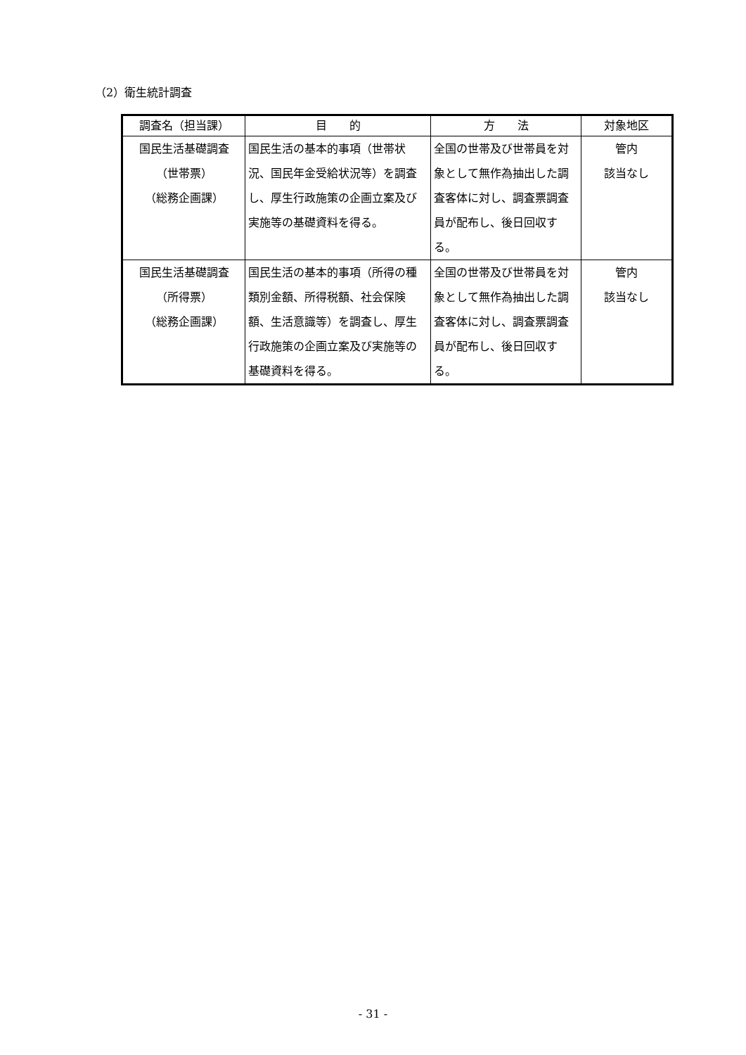（2）衛生統計調査
| 調査名（担当課） | 目 的 | 方 法 | 対象地区 |
| --- | --- | --- | --- |
| 国民生活基礎調査 （世帯票） （総務企画課） | 国民生活の基本的事項（世帯状況、国民年金受給状況等）を調査し、厚生行政施策の企画立案及び実施等の基礎資料を得る。 | 全国の世帯及び世帯員を対象として無作為抽出した調査客体に対し、調査票調査員が配布し、後日回収する。 | 管内 該当なし |
| 国民生活基礎調査 （所得票） （総務企画課） | 国民生活の基本的事項（所得の種類別金額、所得税額、社会保険額、生活意識等）を調査し、厚生行政施策の企画立案及び実施等の基礎資料を得る。 | 全国の世帯及び世帯員を対象として無作為抽出した調査客体に対し、調査票調査員が配布し、後日回収する。 | 管内 該当なし |
- 31 -